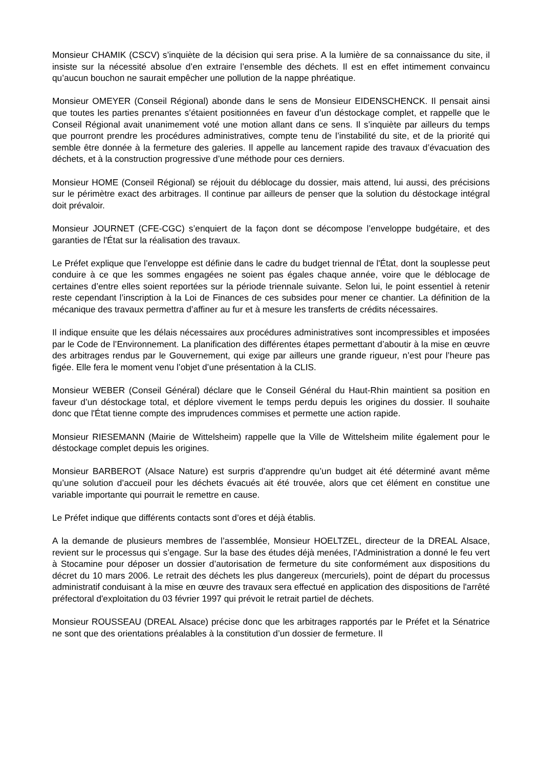Monsieur CHAMIK (CSCV) s’inquiète de la décision qui sera prise. A la lumière de sa connaissance du site, il insiste sur la nécessité absolue d’en extraire l’ensemble des déchets. Il est en effet intimement convaincu qu’aucun bouchon ne saurait empêcher une pollution de la nappe phréatique.
Monsieur OMEYER (Conseil Régional) abonde dans le sens de Monsieur EIDENSCHENCK. Il pensait ainsi que toutes les parties prenantes s’étaient positionnées en faveur d’un déstockage complet, et rappelle que le Conseil Régional avait unanimement voté une motion allant dans ce sens. Il s’inquiète par ailleurs du temps que pourront prendre les procédures administratives, compte tenu de l’instabilité du site, et de la priorité qui semble être donnée à la fermeture des galeries. Il appelle au lancement rapide des travaux d’évacuation des déchets, et à la construction progressive d’une méthode pour ces derniers.
Monsieur HOME (Conseil Régional) se réjouit du déblocage du dossier, mais attend, lui aussi, des précisions sur le périmètre exact des arbitrages. Il continue par ailleurs de penser que la solution du déstockage intégral doit prévaloir.
Monsieur JOURNET (CFE-CGC) s’enquiert de la façon dont se décompose l’enveloppe budgétaire, et des garanties de l'État sur la réalisation des travaux.
Le Préfet explique que l’enveloppe est définie dans le cadre du budget triennal de l'État, dont la souplesse peut conduire à ce que les sommes engagées ne soient pas égales chaque année, voire que le déblocage de certaines d’entre elles soient reportées sur la période triennale suivante. Selon lui, le point essentiel à retenir reste cependant l’inscription à la Loi de Finances de ces subsides pour mener ce chantier. La définition de la mécanique des travaux permettra d’affiner au fur et à mesure les transferts de crédits nécessaires.
Il indique ensuite que les délais nécessaires aux procédures administratives sont incompressibles et imposées par le Code de l’Environnement. La planification des différentes étapes permettant d’aboutir à la mise en œuvre des arbitrages rendus par le Gouvernement, qui exige par ailleurs une grande rigueur, n’est pour l’heure pas figée. Elle fera le moment venu l’objet d’une présentation à la CLIS.
Monsieur WEBER (Conseil Général) déclare que le Conseil Général du Haut-Rhin maintient sa position en faveur d’un déstockage total, et déplore vivement le temps perdu depuis les origines du dossier. Il souhaite donc que l'État tienne compte des imprudences commises et permette une action rapide.
Monsieur RIESEMANN (Mairie de Wittelsheim) rappelle que la Ville de Wittelsheim milite également pour le déstockage complet depuis les origines.
Monsieur BARBEROT (Alsace Nature) est surpris d’apprendre qu’un budget ait été déterminé avant même qu’une solution d’accueil pour les déchets évacués ait été trouvée, alors que cet élément en constitue une variable importante qui pourrait le remettre en cause.
Le Préfet indique que différents contacts sont d’ores et déjà établis.
A la demande de plusieurs membres de l’assemblée, Monsieur HOELTZEL, directeur de la DREAL Alsace, revient sur le processus qui s’engage. Sur la base des études déjà menées, l’Administration a donné le feu vert à Stocamine pour déposer un dossier d’autorisation de fermeture du site conformément aux dispositions du décret du 10 mars 2006. Le retrait des déchets les plus dangereux (mercuriels), point de départ du processus administratif conduisant à la mise en œuvre des travaux sera effectué en application des dispositions de l'arrêté préfectoral d'exploitation du 03 février 1997 qui prévoit le retrait partiel de déchets.
Monsieur ROUSSEAU (DREAL Alsace) précise donc que les arbitrages rapportés par le Préfet et la Sénatrice ne sont que des orientations préalables à la constitution d’un dossier de fermeture. Il